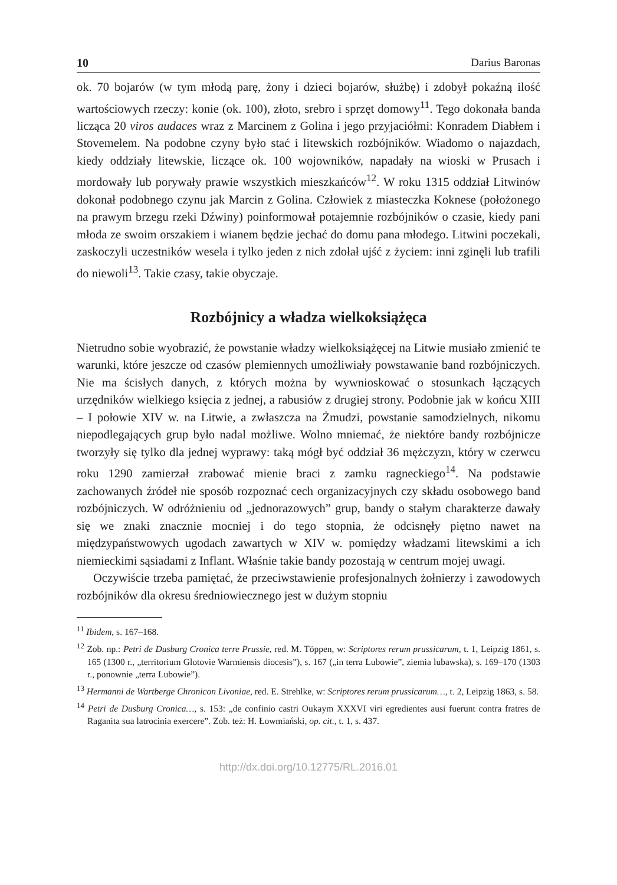10 Darius Baronas
ok. 70 bojarów (w tym młodą parę, żony i dzieci bojarów, służbę) i zdobył pokaźną ilość wartościowych rzeczy: konie (ok. 100), złoto, srebro i sprzęt domowy<sup>11</sup>. Tego dokonała banda licząca 20 viros audaces wraz z Marcinem z Golina i jego przyjaciółmi: Konradem Diabłem i Stovemelem. Na podobne czyny było stać i litewskich rozbójników. Wiadomo o najazdach, kiedy oddziały litewskie, liczące ok. 100 wojowników, napadały na wioski w Prusach i mordowały lub porywały prawie wszystkich mieszkańców<sup>12</sup>. W roku 1315 oddział Litwinów dokonał podobnego czynu jak Marcin z Golina. Człowiek z miasteczka Koknese (położonego na prawym brzegu rzeki Dźwiny) poinformował potajemnie rozbójników o czasie, kiedy pani młoda ze swoim orszakiem i wianem będzie jechać do domu pana młodego. Litwini poczekali, zaskoczyli uczestników wesela i tylko jeden z nich zdołał ujść z życiem: inni zginęli lub trafili do niewoli<sup>13</sup>. Takie czasy, takie obyczaje.
Rozbójnicy a władza wielkoksiążęca
Nietrudno sobie wyobrazić, że powstanie władzy wielkoksiążęcej na Litwie musiało zmienić te warunki, które jeszcze od czasów plemiennych umożliwiały powstawanie band rozbójniczych. Nie ma ścisłych danych, z których można by wywnioskować o stosunkach łączących urzędników wielkiego księcia z jednej, a rabusiów z drugiej strony. Podobnie jak w końcu XIII – I połowie XIV w. na Litwie, a zwłaszcza na Żmudzi, powstanie samodzielnych, nikomu niepodlegających grup było nadal możliwe. Wolno mniemać, że niektóre bandy rozbójnicze tworzyły się tylko dla jednej wyprawy: taką mógł być oddział 36 mężczyzn, który w czerwcu roku 1290 zamierzał zrabować mienie braci z zamku ragneckiego<sup>14</sup>. Na podstawie zachowanych źródeł nie sposób rozpoznać cech organizacyjnych czy składu osobowego band rozbójniczych. W odróżnieniu od „jednorazowych” grup, bandy o stałym charakterze dawały się we znaki znacznie mocniej i do tego stopnia, że odcisnęły piętno nawet na międzypaństwowych ugodach zawartych w XIV w. pomiędzy władzami litewskimi a ich niemieckimi sąsiadami z Inflant. Właśnie takie bandy pozostają w centrum mojej uwagi.
Oczywiście trzeba pamiętać, że przeciwstawienie profesjonalnych żołnierzy i zawodowych rozbójników dla okresu średniowiecznego jest w dużym stopniu
<sup>11</sup> Ibidem, s. 167–168.
<sup>12</sup> Zob. np.: Petri de Dusburg Cronica terre Prussie, red. M. Töppen, w: Scriptores rerum prussicarum, t. 1, Leipzig 1861, s. 165 (1300 r., „territorium Glotovie Warmiensis diocesis”), s. 167 („in terra Lubowie”, ziemia lubawska), s. 169–170 (1303 r., ponownie „terra Lubowie”).
<sup>13</sup> Hermanni de Wartberge Chronicon Livoniae, red. E. Strehlke, w: Scriptores rerum prussicarum…, t. 2, Leipzig 1863, s. 58.
<sup>14</sup> Petri de Dusburg Cronica…, s. 153: „de confinio castri Oukaym XXXVI viri egredientes ausi fuerunt contra fratres de Raganita sua latrocinia exercere”. Zob. też: H. Łowmiański, op. cit., t. 1, s. 437.
http://dx.doi.org/10.12775/RL.2016.01